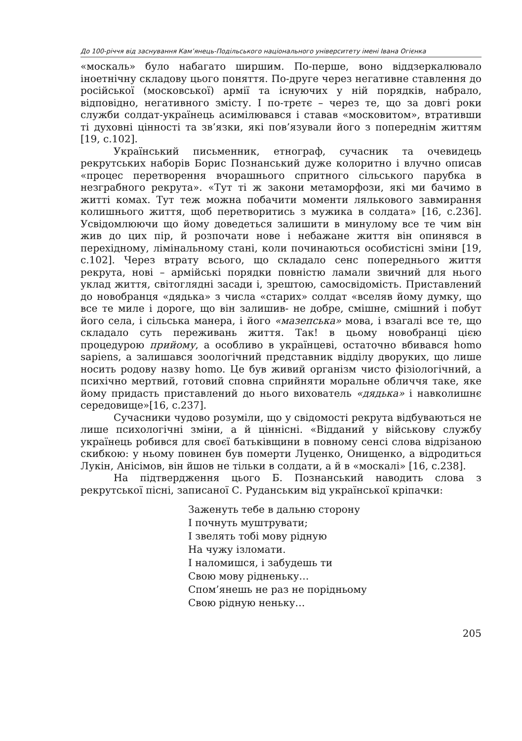До 100-річчя від заснування Кам’янець-Подільського національного університету імені Івана Огієнка
«москаль» було набагато ширшим. По-перше, воно віддзеркалювало іноетнічну складову цього поняття. По-друге через негативне ставлення до російської (московської) армії та існуючих у ній порядків, набрало, відповідно, негативного змісту. І по-третє – через те, що за довгі роки служби солдат-українець асимілювався і ставав «московитом», втративши ті духовні цінності та зв’язки, які пов’язували його з попереднім життям [19, с.102].
Український письменник, етнограф, сучасник та очевидець рекрутських наборів Борис Познанський дуже колоритно і влучно описав «процес перетворення вчорашнього спритного сільського парубка в незграбного рекрута». «Тут ті ж закони метаморфози, які ми бачимо в житті комах. Тут теж можна побачити моменти лялькового завмирання колишнього життя, щоб перетворитись з мужика в солдата» [16, с.236]. Усвідомлюючи що йому доведеться залишити в минулому все те чим він жив до цих пір, й розпочати нове і небажане життя він опинявся в перехідному, лімінальному стані, коли починаються особистісні зміни [19, с.102]. Через втрату всього, що складало сенс попереднього життя рекрута, нові – армійські порядки повністю ламали звичний для нього уклад життя, світоглядні засади і, зрештою, самосвідомість. Приставлений до новобранця «дядька» з числа «старих» солдат «вселяв йому думку, що все те миле і дороге, що він залишив- не добре, смішне, смішний і побут його села, і сільська манера, і його «мазепська» мова, і взагалі все те, що складало суть переживань життя. Так! в цьому новобранці цією процедурою прийому, а особливо в українцеві, остаточно вбивався homo sapiens, а залишався зоологічний представник відділу дворуких, що лише носить родову назву homo. Це був живий організм чисто фізіологічний, а психічно мертвий, готовий сповна сприйняти моральне обличчя таке, яке йому придасть приставлений до нього вихователь «дядька» і навколишнє середовище»[16, с.237].
Сучасники чудово розуміли, що у свідомості рекрута відбуваються не лише психологічні зміни, а й ціннісні. «Відданий у військову службу українець робився для своєї батьківщини в повному сенсі слова відрізаною скибкою: у ньому повинен був померти Луценко, Онищенко, а відродиться Лукін, Анісімов, він йшов не тільки в солдати, а й в «москалі» [16, с.238].
На підтвердження цього Б. Познанський наводить слова з рекрутської пісні, записаної С. Руданським від української кріпачки:
Заженуть тебе в дальню сторону
І почнуть муштрувати;
І звелять тобі мову рідную
На чужу ізломати.
І наломишся, і забудешь ти
Свою мову рідненьку…
Спом’янешь не раз не порідньому
Свою рідную неньку…
205